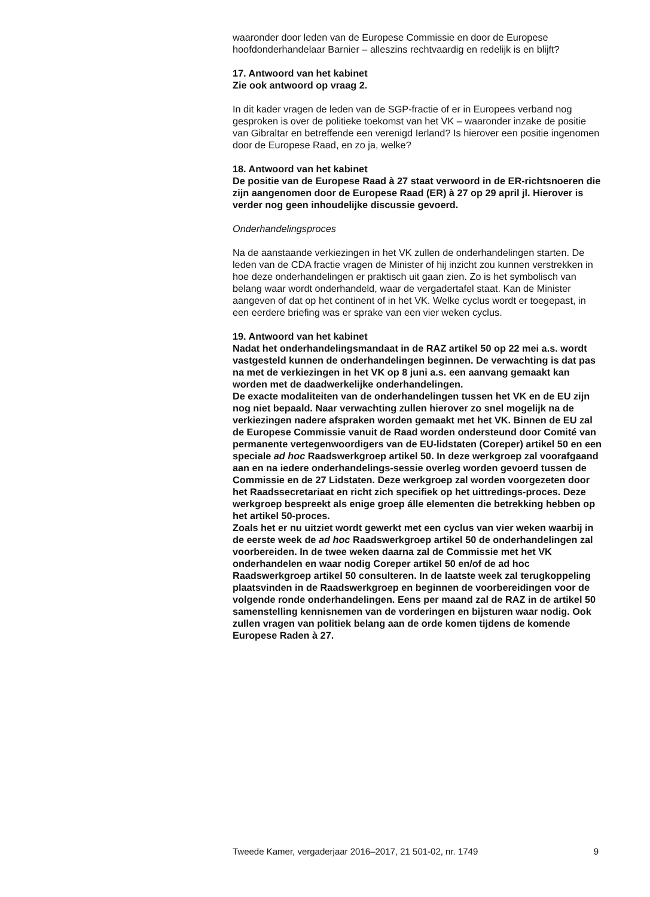waaronder door leden van de Europese Commissie en door de Europese hoofdonderhandelaar Barnier – alleszins rechtvaardig en redelijk is en blijft?
17. Antwoord van het kabinet
Zie ook antwoord op vraag 2.
In dit kader vragen de leden van de SGP-fractie of er in Europees verband nog gesproken is over de politieke toekomst van het VK – waaronder inzake de positie van Gibraltar en betreffende een verenigd Ierland? Is hierover een positie ingenomen door de Europese Raad, en zo ja, welke?
18. Antwoord van het kabinet
De positie van de Europese Raad à 27 staat verwoord in de ER-richtsnoeren die zijn aangenomen door de Europese Raad (ER) à 27 op 29 april jl. Hierover is verder nog geen inhoudelijke discussie gevoerd.
Onderhandelingsproces
Na de aanstaande verkiezingen in het VK zullen de onderhandelingen starten. De leden van de CDA fractie vragen de Minister of hij inzicht zou kunnen verstrekken in hoe deze onderhandelingen er praktisch uit gaan zien. Zo is het symbolisch van belang waar wordt onderhandeld, waar de vergadertafel staat. Kan de Minister aangeven of dat op het continent of in het VK. Welke cyclus wordt er toegepast, in een eerdere briefing was er sprake van een vier weken cyclus.
19. Antwoord van het kabinet
Nadat het onderhandelingsmandaat in de RAZ artikel 50 op 22 mei a.s. wordt vastgesteld kunnen de onderhandelingen beginnen. De verwachting is dat pas na met de verkiezingen in het VK op 8 juni a.s. een aanvang gemaakt kan worden met de daadwerkelijke onderhandelingen.
De exacte modaliteiten van de onderhandelingen tussen het VK en de EU zijn nog niet bepaald. Naar verwachting zullen hierover zo snel mogelijk na de verkiezingen nadere afspraken worden gemaakt met het VK. Binnen de EU zal de Europese Commissie vanuit de Raad worden ondersteund door Comité van permanente vertegenwoordigers van de EU-lidstaten (Coreper) artikel 50 en een speciale ad hoc Raadswerkgroep artikel 50. In deze werkgroep zal voorafgaand aan en na iedere onderhandelings-sessie overleg worden gevoerd tussen de Commissie en de 27 Lidstaten. Deze werkgroep zal worden voorgezeten door het Raadssecretariaat en richt zich specifiek op het uittredings-proces. Deze werkgroep bespreekt als enige groep álle elementen die betrekking hebben op het artikel 50-proces.
Zoals het er nu uitziet wordt gewerkt met een cyclus van vier weken waarbij in de eerste week de ad hoc Raadswerkgroep artikel 50 de onderhandelingen zal voorbereiden. In de twee weken daarna zal de Commissie met het VK onderhandelen en waar nodig Coreper artikel 50 en/of de ad hoc Raadswerkgroep artikel 50 consulteren. In de laatste week zal terugkoppeling plaatsvinden in de Raadswerkgroep en beginnen de voorbereidingen voor de volgende ronde onderhandelingen. Eens per maand zal de RAZ in de artikel 50 samenstelling kennisnemen van de vorderingen en bijsturen waar nodig. Ook zullen vragen van politiek belang aan de orde komen tijdens de komende Europese Raden à 27.
Tweede Kamer, vergaderjaar 2016–2017, 21 501-02, nr. 1749 9